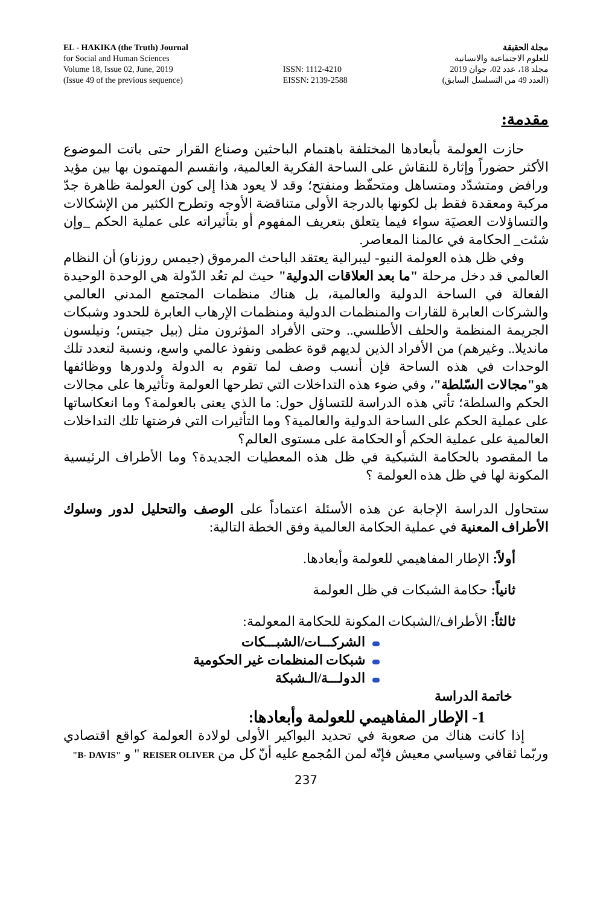EL - HAKIKA (the Truth) Journal
for Social and Human Sciences
Volume 18, Issue 02, June, 2019
(Issue 49 of the previous sequence)
ISSN: 1112-4210
EISSN: 2139-2588
مجلة الحقيقة
للعلوم الاجتماعية والانسانية
مجلد 18، عدد 02، جوان 2019
(العدد 49 من التسلسل السابق)
مقدمة:
حازت العولمة بأبعادها المختلفة باهتمام الباحثين وصناع القرار حتى باتت الموضوع الأكثر حضوراً وإثارة للنقاش على الساحة الفكرية العالمية، وانقسم المهتمون بها بين مؤيد ورافض ومتشدّد ومتساهل ومتحفّظ ومنفتح؛ وقد لا يعود هذا إلى كون العولمة ظاهرة جدّ مركبة ومعقدة فقط بل لكونها بالدرجة الأولى متناقضة الأوجه وتطرح الكثير من الإشكالات والتساؤلات العصيَة سواء فيما يتعلق بتعريف المفهوم أو بتأثيراته على عملية الحكم _وإن شئت_ الحكامة في عالمنا المعاصر.
وفي ظل هذه العولمة النيو- ليبرالية يعتقد الباحث المرموق (جيمس روزناو) أن النظام العالمي قد دخل مرحلة "ما بعد العلاقات الدولية" حيث لم تعُد الدّولة هي الوحدة الوحيدة الفعالة في الساحة الدولية والعالمية، بل هناك منظمات المجتمع المدني العالمي والشركات العابرة للقارات والمنظمات الدولية ومنظمات الإرهاب العابرة للحدود وشبكات الجريمة المنظمة والحلف الأطلسي.. وحتى الأفراد المؤثرون مثل (بيل جيتس؛ ونيلسون مانديلا.. وغيرهم) من الأفراد الذين لديهم قوة عظمى ونفوذ عالمي واسع، ونسبة لتعدد تلك الوحدات في هذه الساحة فإن أنسب وصف لما تقوم به الدولة ولدورها ووظائفها هو"مجالات السّلطة"، وفي ضوء هذه التداخلات التي تطرحها العولمة وتأثيرها على مجالات الحكم والسلطة؛ تأتي هذه الدراسة للتساؤل حول: ما الذي يعنى بالعولمة؟ وما انعكاساتها على عملية الحكم على الساحة الدولية والعالمية؟ وما التأثيرات التي فرضتها تلك التداخلات العالمية على عملية الحكم أو الحكامة على مستوى العالم؟
ما المقصود بالحكامة الشبكية في ظل هذه المعطيات الجديدة؟ وما الأطراف الرئيسية المكونة لها في ظل هذه العولمة ؟
ستحاول الدراسة الإجابة عن هذه الأسئلة اعتماداً على الوصف والتحليل لدور وسلوك الأطراف المعنية في عملية الحكامة العالمية وفق الخطة التالية:
أولاً: الإطار المفاهيمي للعولمة وأبعادها.
ثانياً: حكامة الشبكات في ظل العولمة
ثالثاً: الأطراف/الشبكات المكونة للحكامة المعولمة:
الشركـــات/الشبـــكات
شبكات المنظمات غير الحكومية
الدولـــة/الـشبكة
خاتمة الدراسة
1- الإطار المفاهيمي للعولمة وأبعادها:
إذا كانت هناك من صعوبة في تحديد البواكير الأولى لولادة العولمة كواقع اقتصادي وربّما ثقافي وسياسي معيش فإنّه لمن المُجمع عليه أنّ كل من REISER OLIVER " و "B- DAVIS"
237